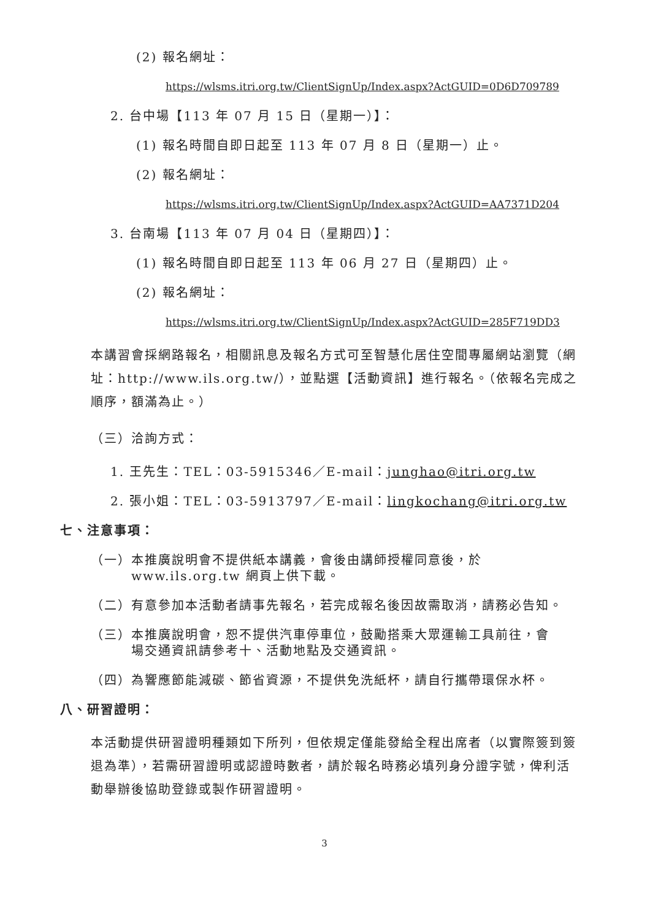(2) 報名網址：
https://wlsms.itri.org.tw/ClientSignUp/Index.aspx?ActGUID=0D6D709789
2. 台中場【113 年 07 月 15 日（星期一）】：
(1) 報名時間自即日起至 113 年 07 月 8 日（星期一）止。
(2) 報名網址：
https://wlsms.itri.org.tw/ClientSignUp/Index.aspx?ActGUID=AA7371D204
3. 台南場【113 年 07 月 04 日（星期四）】：
(1) 報名時間自即日起至 113 年 06 月 27 日（星期四）止。
(2) 報名網址：
https://wlsms.itri.org.tw/ClientSignUp/Index.aspx?ActGUID=285F719DD3
本講習會採網路報名，相關訊息及報名方式可至智慧化居住空間專屬網站瀏覽（網址：http://www.ils.org.tw/），並點選【活動資訊】進行報名。（依報名完成之順序，額滿為止。）
（三）洽詢方式：
1. 王先生：TEL：03-5915346／E-mail：junghao@itri.org.tw
2. 張小姐：TEL：03-5913797／E-mail：lingkochang@itri.org.tw
七、注意事項：
（一）本推廣說明會不提供紙本講義，會後由講師授權同意後，於
www.ils.org.tw 網頁上供下載。
（二）有意參加本活動者請事先報名，若完成報名後因故需取消，請務必告知。
（三）本推廣說明會，恕不提供汽車停車位，鼓勵搭乘大眾運輸工具前往，會
場交通資訊請參考十、活動地點及交通資訊。
（四）為響應節能減碳、節省資源，不提供免洗紙杯，請自行攜帶環保水杯。
八、研習證明：
本活動提供研習證明種類如下所列，但依規定僅能發給全程出席者（以實際簽到簽退為準），若需研習證明或認證時數者，請於報名時務必填列身分證字號，俾利活動舉辦後協助登錄或製作研習證明。
3